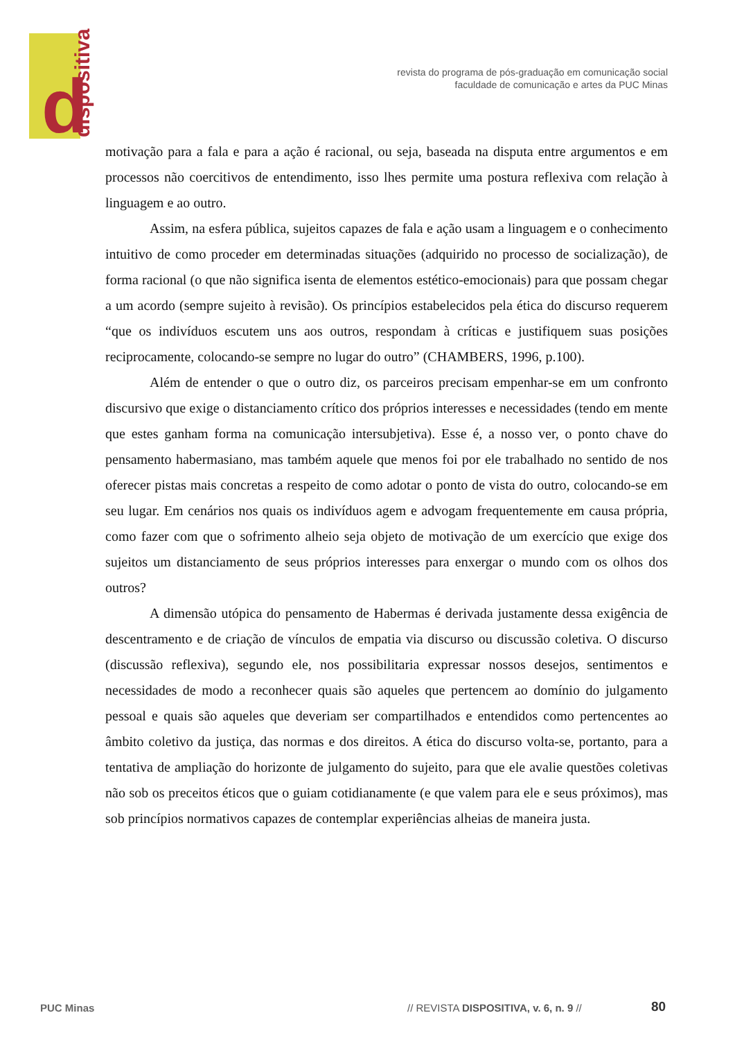d dispositiva
revista do programa de pós-graduação em comunicação social
faculdade de comunicação e artes da PUC Minas
motivação para a fala e para a ação é racional, ou seja, baseada na disputa entre argumentos e em processos não coercitivos de entendimento, isso lhes permite uma postura reflexiva com relação à linguagem e ao outro.
Assim, na esfera pública, sujeitos capazes de fala e ação usam a linguagem e o conhecimento intuitivo de como proceder em determinadas situações (adquirido no processo de socialização), de forma racional (o que não significa isenta de elementos estético-emocionais) para que possam chegar a um acordo (sempre sujeito à revisão). Os princípios estabelecidos pela ética do discurso requerem “que os indivíduos escutem uns aos outros, respondam à críticas e justifiquem suas posições reciprocamente, colocando-se sempre no lugar do outro” (CHAMBERS, 1996, p.100).
Além de entender o que o outro diz, os parceiros precisam empenhar-se em um confronto discursivo que exige o distanciamento crítico dos próprios interesses e necessidades (tendo em mente que estes ganham forma na comunicação intersubjetiva). Esse é, a nosso ver, o ponto chave do pensamento habermasiano, mas também aquele que menos foi por ele trabalhado no sentido de nos oferecer pistas mais concretas a respeito de como adotar o ponto de vista do outro, colocando-se em seu lugar. Em cenários nos quais os indivíduos agem e advogam frequentemente em causa própria, como fazer com que o sofrimento alheio seja objeto de motivação de um exercício que exige dos sujeitos um distanciamento de seus próprios interesses para enxergar o mundo com os olhos dos outros?
A dimensão utópica do pensamento de Habermas é derivada justamente dessa exigência de descentramento e de criação de vínculos de empatia via discurso ou discussão coletiva. O discurso (discussão reflexiva), segundo ele, nos possibilitaria expressar nossos desejos, sentimentos e necessidades de modo a reconhecer quais são aqueles que pertencem ao domínio do julgamento pessoal e quais são aqueles que deveriam ser compartilhados e entendidos como pertencentes ao âmbito coletivo da justiça, das normas e dos direitos. A ética do discurso volta-se, portanto, para a tentativa de ampliação do horizonte de julgamento do sujeito, para que ele avalie questões coletivas não sob os preceitos éticos que o guiam cotidianamente (e que valem para ele e seus próximos), mas sob princípios normativos capazes de contemplar experiências alheias de maneira justa.
PUC Minas // REVISTA DISPOSITIVA, v. 6, n. 9 // 80